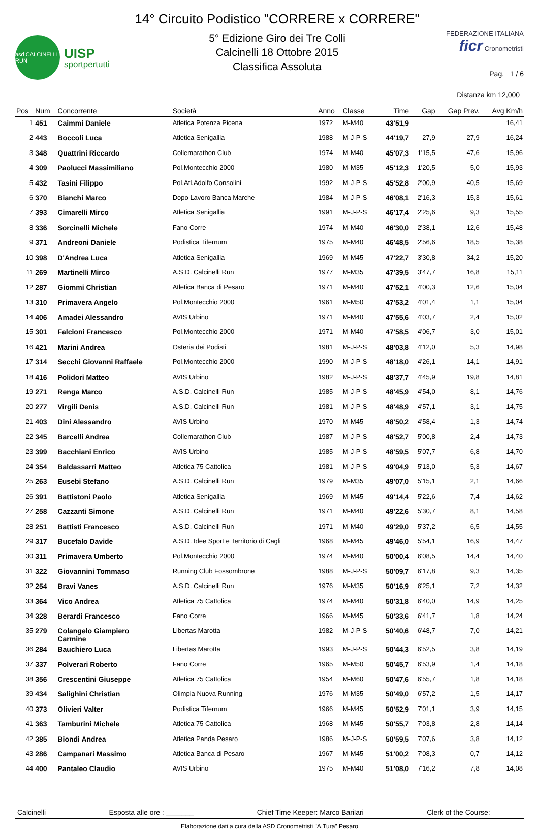asd CALCINELLI RUN
UISP
sportpertutti
14° Circuito Podistico "CORRERE x CORRERE"
5° Edizione Giro dei Tre Colli
Calcinelli 18 Ottobre 2015
Classifica Assoluta
FEDERAZIONE ITALIANA
ficr Cronometristi
Pag. 1 / 6
Distanza km 12,000
| Pos | Num | Concorrente | Società | Anno | Classe | Time | Gap | Gap Prev. | Avg Km/h |
| --- | --- | --- | --- | --- | --- | --- | --- | --- | --- |
| 1 | 451 | Caimmi Daniele | Atletica Potenza Picena | 1972 | M-M40 | 43'51,9 | | | 16,41 |
| 2 | 443 | Boccoli Luca | Atletica Senigallia | 1988 | M-J-P-S | 44'19,7 | 27,9 | 27,9 | 16,24 |
| 3 | 348 | Quattrini Riccardo | Collemarathon Club | 1974 | M-M40 | 45'07,3 | 1'15,5 | 47,6 | 15,96 |
| 4 | 309 | Paolucci Massimiliano | Pol.Montecchio 2000 | 1980 | M-M35 | 45'12,3 | 1'20,5 | 5,0 | 15,93 |
| 5 | 432 | Tasini Filippo | Pol.Atl.Adolfo Consolini | 1992 | M-J-P-S | 45'52,8 | 2'00,9 | 40,5 | 15,69 |
| 6 | 370 | Bianchi Marco | Dopo Lavoro Banca Marche | 1984 | M-J-P-S | 46'08,1 | 2'16,3 | 15,3 | 15,61 |
| 7 | 393 | Cimarelli Mirco | Atletica Senigallia | 1991 | M-J-P-S | 46'17,4 | 2'25,6 | 9,3 | 15,55 |
| 8 | 336 | Sorcinelli Michele | Fano Corre | 1974 | M-M40 | 46'30,0 | 2'38,1 | 12,6 | 15,48 |
| 9 | 371 | Andreoni Daniele | Podistica Tifernum | 1975 | M-M40 | 46'48,5 | 2'56,6 | 18,5 | 15,38 |
| 10 | 398 | D'Andrea Luca | Atletica Senigallia | 1969 | M-M45 | 47'22,7 | 3'30,8 | 34,2 | 15,20 |
| 11 | 269 | Martinelli Mirco | A.S.D. Calcinelli Run | 1977 | M-M35 | 47'39,5 | 3'47,7 | 16,8 | 15,11 |
| 12 | 287 | Giommi Christian | Atletica Banca di Pesaro | 1971 | M-M40 | 47'52,1 | 4'00,3 | 12,6 | 15,04 |
| 13 | 310 | Primavera Angelo | Pol.Montecchio 2000 | 1961 | M-M50 | 47'53,2 | 4'01,4 | 1,1 | 15,04 |
| 14 | 406 | Amadei Alessandro | AVIS Urbino | 1971 | M-M40 | 47'55,6 | 4'03,7 | 2,4 | 15,02 |
| 15 | 301 | Falcioni Francesco | Pol.Montecchio 2000 | 1971 | M-M40 | 47'58,5 | 4'06,7 | 3,0 | 15,01 |
| 16 | 421 | Marini Andrea | Osteria dei Podisti | 1981 | M-J-P-S | 48'03,8 | 4'12,0 | 5,3 | 14,98 |
| 17 | 314 | Secchi Giovanni Raffaele | Pol.Montecchio 2000 | 1990 | M-J-P-S | 48'18,0 | 4'26,1 | 14,1 | 14,91 |
| 18 | 416 | Polidori Matteo | AVIS Urbino | 1982 | M-J-P-S | 48'37,7 | 4'45,9 | 19,8 | 14,81 |
| 19 | 271 | Renga Marco | A.S.D. Calcinelli Run | 1985 | M-J-P-S | 48'45,9 | 4'54,0 | 8,1 | 14,76 |
| 20 | 277 | Virgili Denis | A.S.D. Calcinelli Run | 1981 | M-J-P-S | 48'48,9 | 4'57,1 | 3,1 | 14,75 |
| 21 | 403 | Dini Alessandro | AVIS Urbino | 1970 | M-M45 | 48'50,2 | 4'58,4 | 1,3 | 14,74 |
| 22 | 345 | Barcelli Andrea | Collemarathon Club | 1987 | M-J-P-S | 48'52,7 | 5'00,8 | 2,4 | 14,73 |
| 23 | 399 | Bacchiani Enrico | AVIS Urbino | 1985 | M-J-P-S | 48'59,5 | 5'07,7 | 6,8 | 14,70 |
| 24 | 354 | Baldassarri Matteo | Atletica 75 Cattolica | 1981 | M-J-P-S | 49'04,9 | 5'13,0 | 5,3 | 14,67 |
| 25 | 263 | Eusebi Stefano | A.S.D. Calcinelli Run | 1979 | M-M35 | 49'07,0 | 5'15,1 | 2,1 | 14,66 |
| 26 | 391 | Battistoni Paolo | Atletica Senigallia | 1969 | M-M45 | 49'14,4 | 5'22,6 | 7,4 | 14,62 |
| 27 | 258 | Cazzanti Simone | A.S.D. Calcinelli Run | 1971 | M-M40 | 49'22,6 | 5'30,7 | 8,1 | 14,58 |
| 28 | 251 | Battisti Francesco | A.S.D. Calcinelli Run | 1971 | M-M40 | 49'29,0 | 5'37,2 | 6,5 | 14,55 |
| 29 | 317 | Bucefalo Davide | A.S.D. Idee Sport e Territorio di Cagli | 1968 | M-M45 | 49'46,0 | 5'54,1 | 16,9 | 14,47 |
| 30 | 311 | Primavera Umberto | Pol.Montecchio 2000 | 1974 | M-M40 | 50'00,4 | 6'08,5 | 14,4 | 14,40 |
| 31 | 322 | Giovannini Tommaso | Running Club Fossombrone | 1988 | M-J-P-S | 50'09,7 | 6'17,8 | 9,3 | 14,35 |
| 32 | 254 | Bravi Vanes | A.S.D. Calcinelli Run | 1976 | M-M35 | 50'16,9 | 6'25,1 | 7,2 | 14,32 |
| 33 | 364 | Vico Andrea | Atletica 75 Cattolica | 1974 | M-M40 | 50'31,8 | 6'40,0 | 14,9 | 14,25 |
| 34 | 328 | Berardi Francesco | Fano Corre | 1966 | M-M45 | 50'33,6 | 6'41,7 | 1,8 | 14,24 |
| 35 | 279 | Colangelo Giampiero Carmine | Libertas Marotta | 1982 | M-J-P-S | 50'40,6 | 6'48,7 | 7,0 | 14,21 |
| 36 | 284 | Bauchiero Luca | Libertas Marotta | 1993 | M-J-P-S | 50'44,3 | 6'52,5 | 3,8 | 14,19 |
| 37 | 337 | Polverari Roberto | Fano Corre | 1965 | M-M50 | 50'45,7 | 6'53,9 | 1,4 | 14,18 |
| 38 | 356 | Crescentini Giuseppe | Atletica 75 Cattolica | 1954 | M-M60 | 50'47,6 | 6'55,7 | 1,8 | 14,18 |
| 39 | 434 | Salighini Christian | Olimpia Nuova Running | 1976 | M-M35 | 50'49,0 | 6'57,2 | 1,5 | 14,17 |
| 40 | 373 | Olivieri Valter | Podistica Tifernum | 1966 | M-M45 | 50'52,9 | 7'01,1 | 3,9 | 14,15 |
| 41 | 363 | Tamburini Michele | Atletica 75 Cattolica | 1968 | M-M45 | 50'55,7 | 7'03,8 | 2,8 | 14,14 |
| 42 | 385 | Biondi Andrea | Atletica Panda Pesaro | 1986 | M-J-P-S | 50'59,5 | 7'07,6 | 3,8 | 14,12 |
| 43 | 286 | Campanari Massimo | Atletica Banca di Pesaro | 1967 | M-M45 | 51'00,2 | 7'08,3 | 0,7 | 14,12 |
| 44 | 400 | Pantaleo Claudio | AVIS Urbino | 1975 | M-M40 | 51'08,0 | 7'16,2 | 7,8 | 14,08 |
Calcinelli Esposta alle ore : _______ Chief Time Keeper: Marco Barilari Clerk of the Course:
Elaborazione dati a cura della ASD Cronometristi "A.Tura" Pesaro